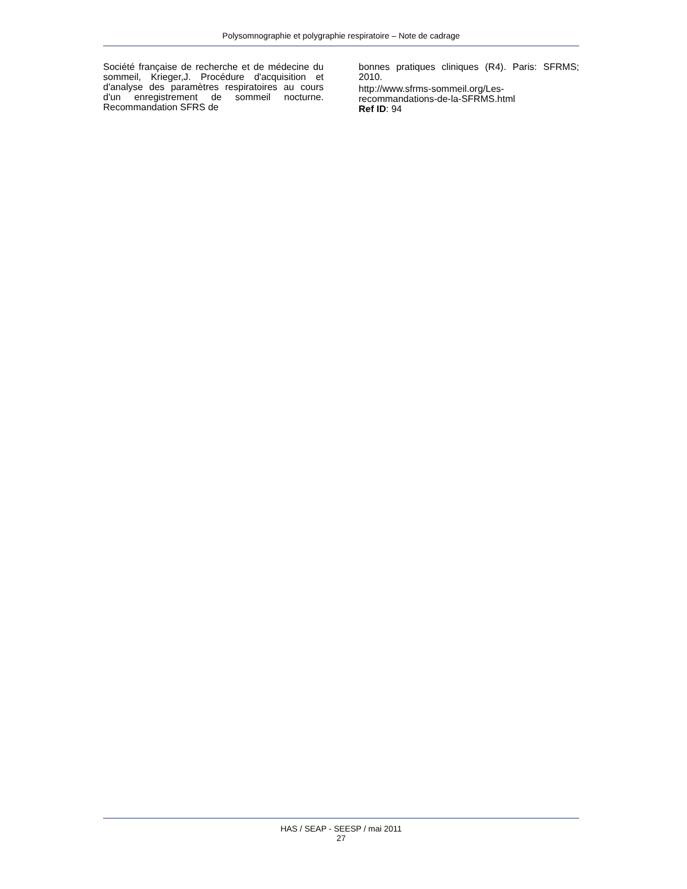Polysomnographie et polygraphie respiratoire – Note de cadrage
Société française de recherche et de médecine du sommeil, Krieger,J. Procédure d'acquisition et d'analyse des paramètres respiratoires au cours d'un enregistrement de sommeil nocturne. Recommandation SFRS de
bonnes pratiques cliniques (R4). Paris: SFRMS; 2010.
http://www.sfrms-sommeil.org/Les-recommandations-de-la-SFRMS.html
Ref ID: 94
HAS / SEAP - SEESP / mai 2011
27